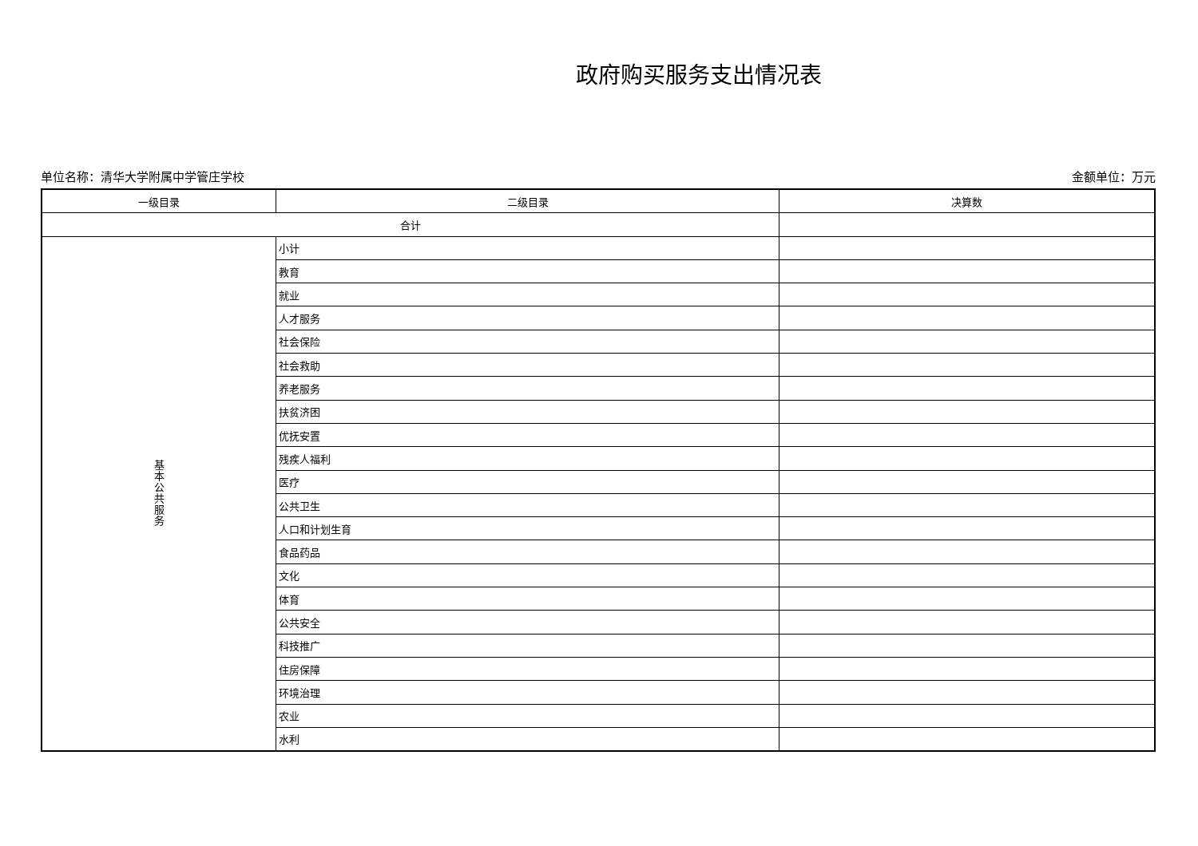政府购买服务支出情况表
单位名称：清华大学附属中学管庄学校 金额单位：万元
| 一级目录 | 二级目录 | 决算数 |
| --- | --- | --- |
| 合计 | | |
| 基 本 公 共 服 务 | 小计 | |
| | 教育 | |
| | 就业 | |
| | 人才服务 | |
| | 社会保险 | |
| | 社会救助 | |
| | 养老服务 | |
| | 扶贫济困 | |
| | 优抚安置 | |
| | 残疾人福利 | |
| | 医疗 | |
| | 公共卫生 | |
| | 人口和计划生育 | |
| | 食品药品 | |
| | 文化 | |
| | 体育 | |
| | 公共安全 | |
| | 科技推广 | |
| | 住房保障 | |
| | 环境治理 | |
| | 农业 | |
| | 水利 | |